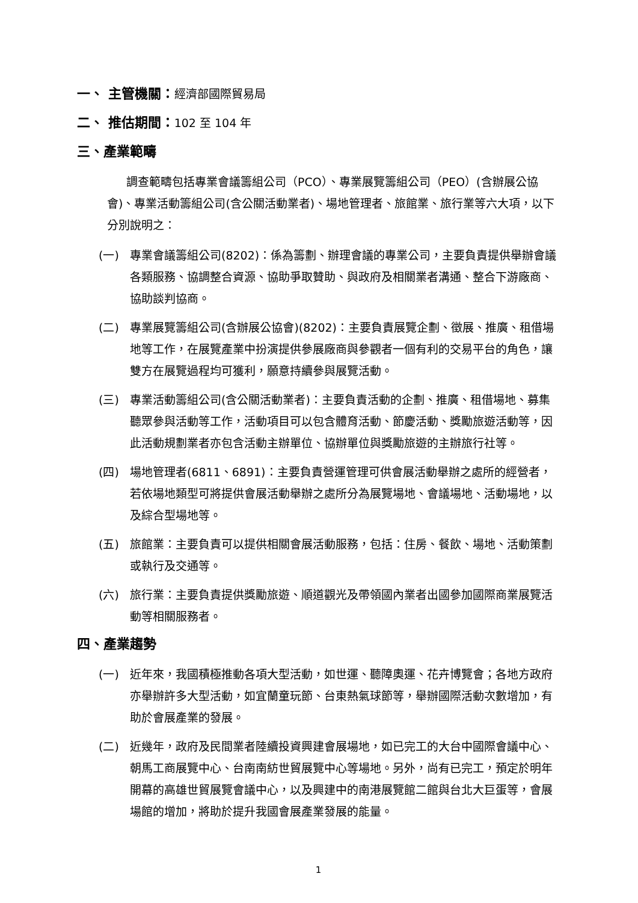一、 主管機關：經濟部國際貿易局
二、 推估期間：102 至 104 年
三、產業範疇
調查範疇包括專業會議籌組公司（PCO）、專業展覽籌組公司（PEO）(含辦展公協會)、專業活動籌組公司(含公關活動業者)、場地管理者、旅館業、旅行業等六大項，以下分別說明之：
(一) 專業會議籌組公司(8202)：係為籌劃、辦理會議的專業公司，主要負責提供舉辦會議各類服務、協調整合資源、協助爭取贊助、與政府及相關業者溝通、整合下游廠商、協助談判協商。
(二) 專業展覽籌組公司(含辦展公協會)(8202)：主要負責展覽企劃、徵展、推廣、租借場地等工作，在展覽產業中扮演提供參展廠商與參觀者一個有利的交易平台的角色，讓雙方在展覽過程均可獲利，願意持續參與展覽活動。
(三) 專業活動籌組公司(含公關活動業者)：主要負責活動的企劃、推廣、租借場地、募集聽眾參與活動等工作，活動項目可以包含體育活動、節慶活動、獎勵旅遊活動等，因此活動規劃業者亦包含活動主辦單位、協辦單位與獎勵旅遊的主辦旅行社等。
(四) 場地管理者(6811、6891)：主要負責營運管理可供會展活動舉辦之處所的經營者，若依場地類型可將提供會展活動舉辦之處所分為展覽場地、會議場地、活動場地，以及綜合型場地等。
(五) 旅館業：主要負責可以提供相關會展活動服務，包括：住房、餐飲、場地、活動策劃或執行及交通等。
(六) 旅行業：主要負責提供獎勵旅遊、順道觀光及帶領國內業者出國參加國際商業展覽活動等相關服務者。
四、產業趨勢
(一) 近年來，我國積極推動各項大型活動，如世運、聽障奧運、花卉博覽會；各地方政府亦舉辦許多大型活動，如宜蘭童玩節、台東熱氣球節等，舉辦國際活動次數增加，有助於會展產業的發展。
(二) 近幾年，政府及民間業者陸續投資興建會展場地，如已完工的大台中國際會議中心、朝馬工商展覽中心、台南南紡世貿展覽中心等場地。另外，尚有已完工，預定於明年開幕的高雄世貿展覽會議中心，以及興建中的南港展覽館二館與台北大巨蛋等，會展場館的增加，將助於提升我國會展產業發展的能量。
1